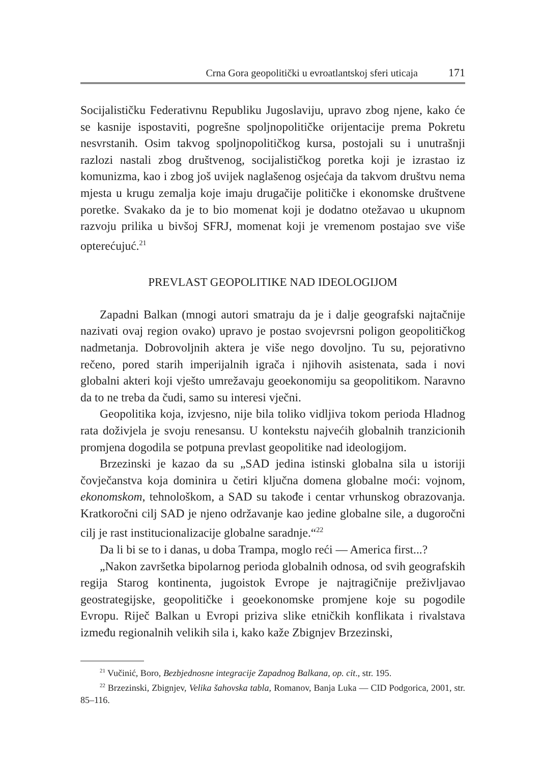Crna Gora geopolitički u evroatlantskoj sferi uticaja 171
Socijalističku Federativnu Republiku Jugoslaviju, upravo zbog njene, kako će se kasnije ispostaviti, pogrešne spoljnopolitičke orijentacije prema Pokretu nesvrstanih. Osim takvog spoljnopolitičkog kursa, postojali su i unutrašnji razlozi nastali zbog društvenog, socijalističkog poretka koji je izrastao iz komunizma, kao i zbog još uvijek naglašenog osjećaja da takvom društvu nema mjesta u krugu zemalja koje imaju drugačije političke i ekonomske društvene poretke. Svakako da je to bio momenat koji je dodatno otežavao u ukupnom razvoju prilika u bivšoj SFRJ, momenat koji je vremenom postajao sve više opterećujuć.<sup>21</sup>
PREVLAST GEOPOLITIKE NAD IDEOLOGIJOM
Zapadni Balkan (mnogi autori smatraju da je i dalje geografski najtačnije nazivati ovaj region ovako) upravo je postao svojevrsni poligon geopolitičkog nadmetanja. Dobrovoljnih aktera je više nego dovoljno. Tu su, pejorativno rečeno, pored starih imperijalnih igrača i njihovih asistenata, sada i novi globalni akteri koji vješto umrežavaju geoekonomiju sa geopolitikom. Naravno da to ne treba da čudi, samo su interesi vječni.
Geopolitika koja, izvjesno, nije bila toliko vidljiva tokom perioda Hladnog rata doživjela je svoju renesansu. U kontekstu najvećih globalnih tranzicionih promjena dogodila se potpuna prevlast geopolitike nad ideologijom.
Brzezinski je kazao da su „SAD jedina istinski globalna sila u istoriji čovječanstva koja dominira u četiri ključna domena globalne moći: vojnom, ekonomskom, tehnološkom, a SAD su takođe i centar vrhunskog obrazovanja. Kratkoročni cilj SAD je njeno održavanje kao jedine globalne sile, a dugoročni cilj je rast institucionalizacije globalne saradnje.“<sup>22</sup>
Da li bi se to i danas, u doba Trampa, moglo reći — America first...?
„Nakon završetka bipolarnog perioda globalnih odnosa, od svih geografskih regija Starog kontinenta, jugoistok Evrope je najtragičnije preživljavao geostrategijske, geopolitičke i geoekonomske promjene koje su pogodile Evropu. Riječ Balkan u Evropi priziva slike etničkih konflikata i rivalstava između regionalnih velikih sila i, kako kaže Zbignjev Brzezinski,
<sup>21</sup> Vučinić, Boro, Bezbjednosne integracije Zapadnog Balkana, op. cit., str. 195.
<sup>22</sup> Brzezinski, Zbignjev, Velika šahovska tabla, Romanov, Banja Luka — CID Podgorica, 2001, str. 85–116.